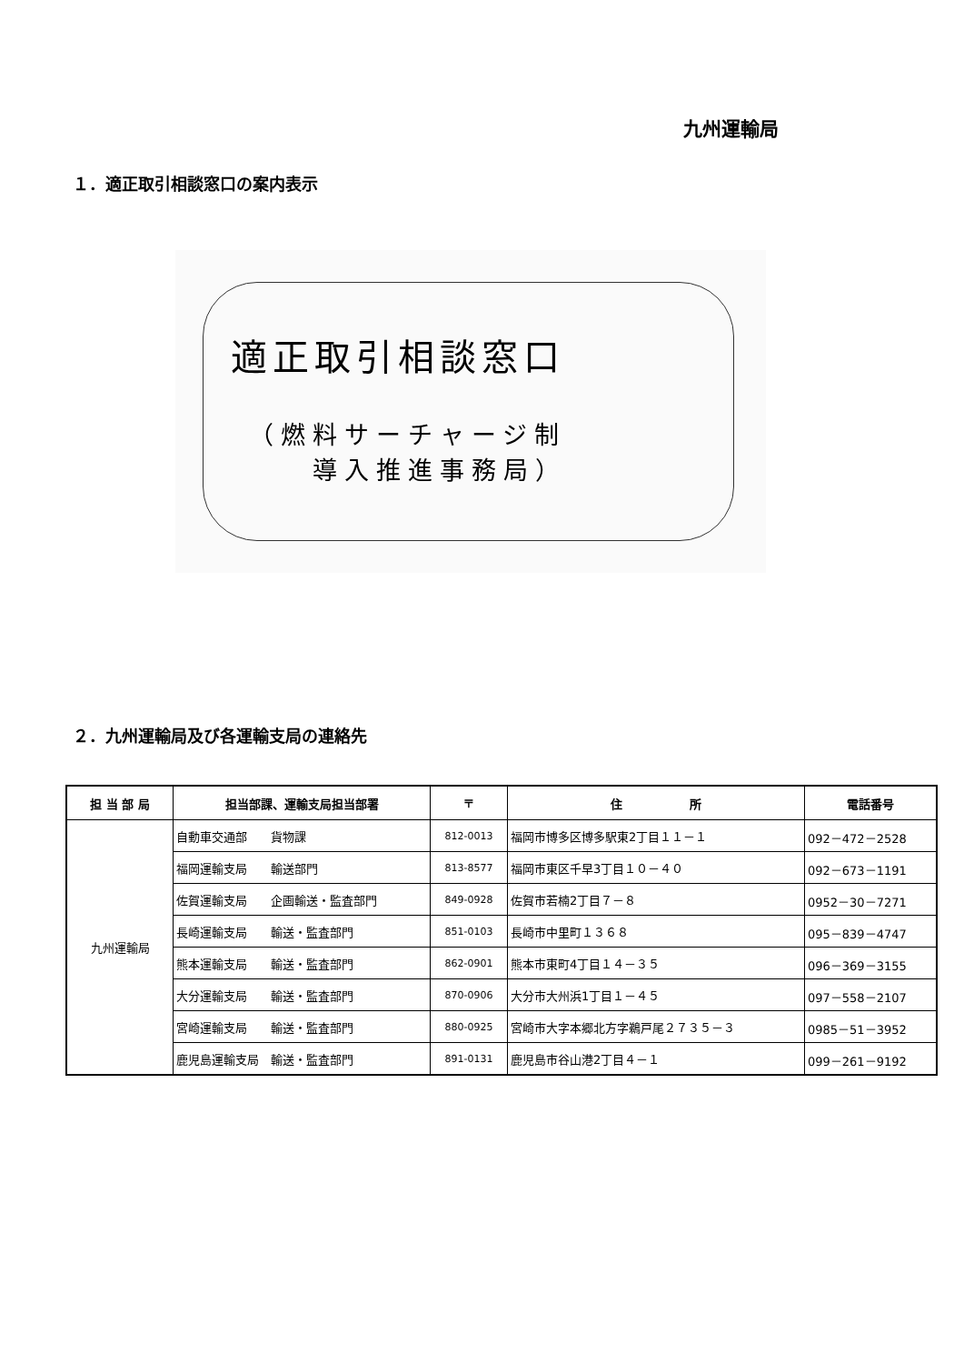九州運輸局
１．適正取引相談窓口の案内表示
適正取引相談窓口
（燃料サーチャージ制
  導入推進事務局）
２．九州運輸局及び各運輸支局の連絡先
| 担 当 部 局 | 担当部課、運輸支局担当部署 | 〒 | 住 所 | 電話番号 |
| --- | --- | --- | --- | --- |
| 九州運輸局 | 自動車交通部 貨物課 | 812-0013 | 福岡市博多区博多駅東2丁目１１－１ | 092－472－2528 |
| | 福岡運輸支局 輸送部門 | 813-8577 | 福岡市東区千早3丁目１０－４０ | 092－673－1191 |
| | 佐賀運輸支局 企画輸送・監査部門 | 849-0928 | 佐賀市若楠2丁目７－８ | 0952－30－7271 |
| | 長崎運輸支局 輸送・監査部門 | 851-0103 | 長崎市中里町１３６８ | 095－839－4747 |
| | 熊本運輸支局 輸送・監査部門 | 862-0901 | 熊本市東町4丁目１４－３５ | 096－369－3155 |
| | 大分運輸支局 輸送・監査部門 | 870-0906 | 大分市大州浜1丁目１－４５ | 097－558－2107 |
| | 宮崎運輸支局 輸送・監査部門 | 880-0925 | 宮崎市大字本郷北方字鵜戸尾２７３５－３ | 0985－51－3952 |
| | 鹿児島運輸支局 輸送・監査部門 | 891-0131 | 鹿児島市谷山港2丁目４－１ | 099－261－9192 |